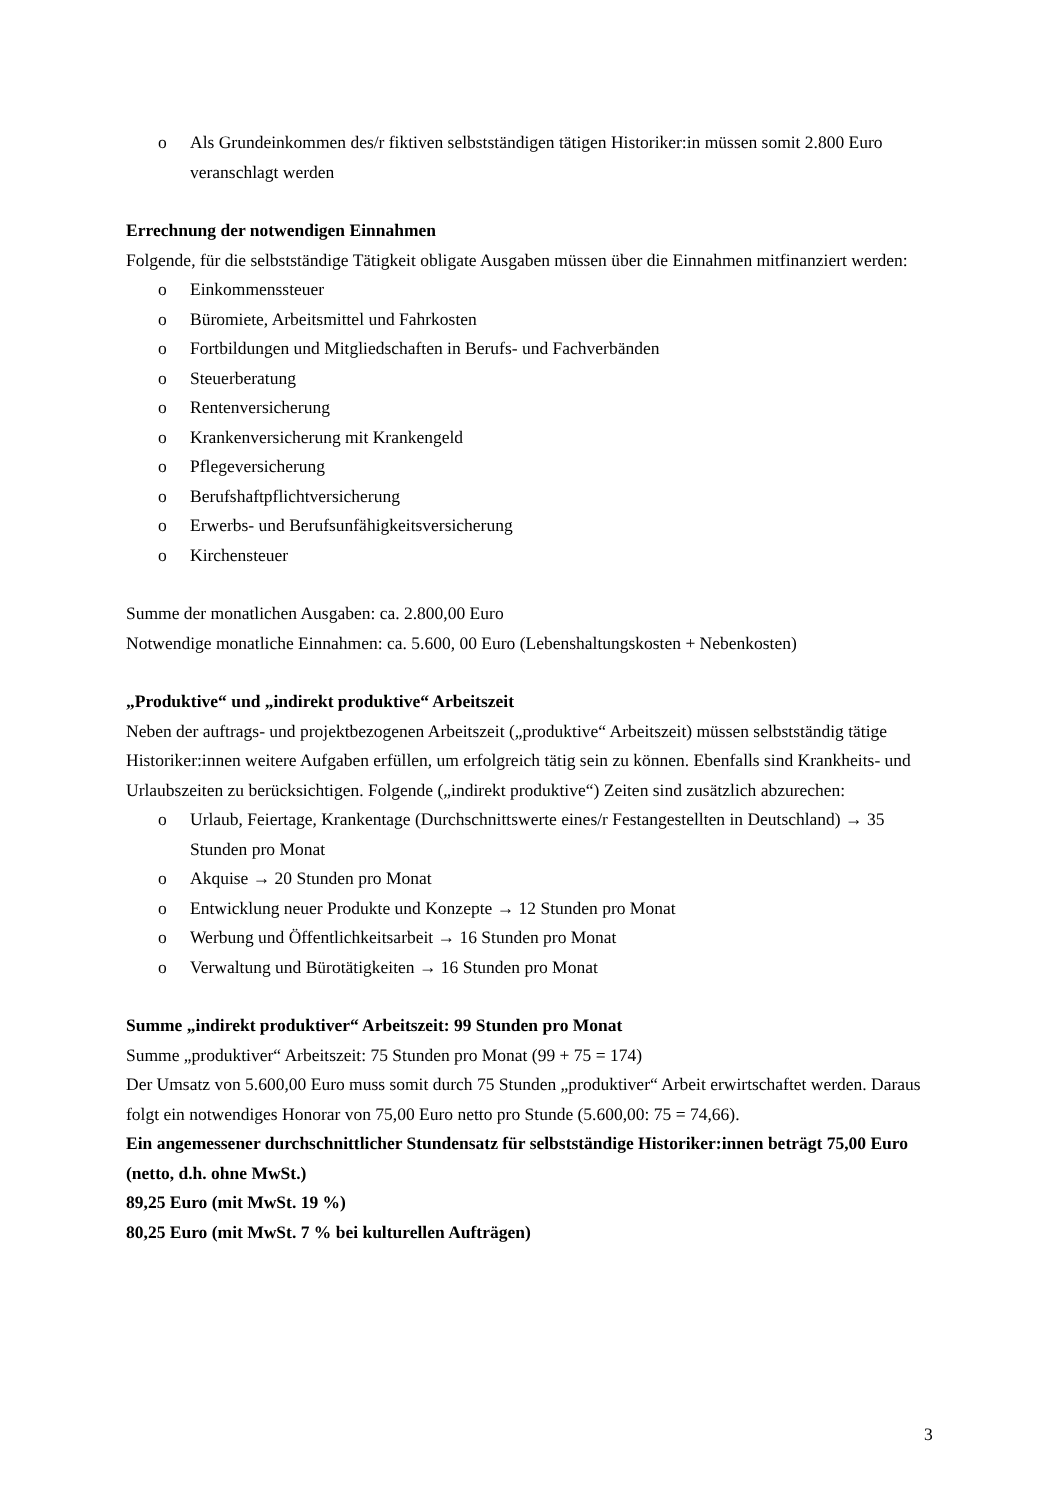o Als Grundeinkommen des/r fiktiven selbstständigen tätigen Historiker:in müssen somit 2.800 Euro veranschlagt werden
Errechnung der notwendigen Einnahmen
Folgende, für die selbstständige Tätigkeit obligate Ausgaben müssen über die Einnahmen mitfinanziert werden:
o Einkommenssteuer
o Büromiete, Arbeitsmittel und Fahrkosten
o Fortbildungen und Mitgliedschaften in Berufs- und Fachverbänden
o Steuerberatung
o Rentenversicherung
o Krankenversicherung mit Krankengeld
o Pflegeversicherung
o Berufshaftpflichtversicherung
o Erwerbs- und Berufsunfähigkeitsversicherung
o Kirchensteuer
Summe der monatlichen Ausgaben: ca. 2.800,00 Euro
Notwendige monatliche Einnahmen: ca. 5.600, 00 Euro (Lebenshaltungskosten + Nebenkosten)
„Produktive“ und „indirekt produktive“ Arbeitszeit
Neben der auftrags- und projektbezogenen Arbeitszeit („produktive“ Arbeitszeit) müssen selbstständig tätige Historiker:innen weitere Aufgaben erfüllen, um erfolgreich tätig sein zu können. Ebenfalls sind Krankheits- und Urlaubszeiten zu berücksichtigen. Folgende („indirekt produktive“) Zeiten sind zusätzlich abzurechen:
o Urlaub, Feiertage, Krankentage (Durchschnittswerte eines/r Festangestellten in Deutschland) → 35 Stunden pro Monat
o Akquise → 20 Stunden pro Monat
o Entwicklung neuer Produkte und Konzepte → 12 Stunden pro Monat
o Werbung und Öffentlichkeitsarbeit → 16 Stunden pro Monat
o Verwaltung und Bürotätigkeiten → 16 Stunden pro Monat
Summe „indirekt produktiver“ Arbeitszeit: 99 Stunden pro Monat
Summe „produktiver“ Arbeitszeit: 75 Stunden pro Monat (99 + 75 = 174)
Der Umsatz von 5.600,00 Euro muss somit durch 75 Stunden „produktiver“ Arbeit erwirtschaftet werden. Daraus folgt ein notwendiges Honorar von 75,00 Euro netto pro Stunde (5.600,00: 75 = 74,66).
Ein angemessener durchschnittlicher Stundensatz für selbstständige Historiker:innen beträgt 75,00 Euro (netto, d.h. ohne MwSt.)
89,25 Euro (mit MwSt. 19 %)
80,25 Euro (mit MwSt. 7 % bei kulturellen Aufträgen)
3